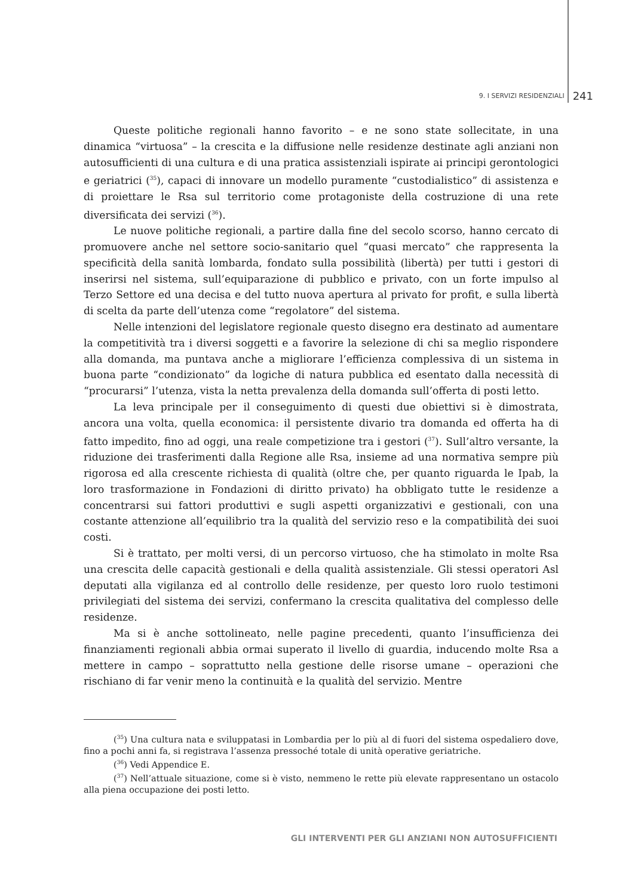9. I SERVIZI RESIDENZIALI 241
Queste politiche regionali hanno favorito – e ne sono state sollecitate, in una dinamica “virtuosa” – la crescita e la diffusione nelle residenze destinate agli anziani non autosufficienti di una cultura e di una pratica assistenziali ispirate ai principi gerontologici e geriatrici (<sup>35</sup>), capaci di innovare un modello puramente “custodialistico” di assistenza e di proiettare le Rsa sul territorio come protagoniste della costruzione di una rete diversificata dei servizi (<sup>36</sup>).
Le nuove politiche regionali, a partire dalla fine del secolo scorso, hanno cercato di promuovere anche nel settore socio-sanitario quel “quasi mercato” che rappresenta la specificità della sanità lombarda, fondato sulla possibilità (libertà) per tutti i gestori di inserirsi nel sistema, sull’equiparazione di pubblico e privato, con un forte impulso al Terzo Settore ed una decisa e del tutto nuova apertura al privato for profit, e sulla libertà di scelta da parte dell’utenza come “regolatore” del sistema.
Nelle intenzioni del legislatore regionale questo disegno era destinato ad aumentare la competitività tra i diversi soggetti e a favorire la selezione di chi sa meglio rispondere alla domanda, ma puntava anche a migliorare l’efficienza complessiva di un sistema in buona parte “condizionato” da logiche di natura pubblica ed esentato dalla necessità di “procurarsi” l’utenza, vista la netta prevalenza della domanda sull’offerta di posti letto.
La leva principale per il conseguimento di questi due obiettivi si è dimostrata, ancora una volta, quella economica: il persistente divario tra domanda ed offerta ha di fatto impedito, fino ad oggi, una reale competizione tra i gestori (<sup>37</sup>). Sull’altro versante, la riduzione dei trasferimenti dalla Regione alle Rsa, insieme ad una normativa sempre più rigorosa ed alla crescente richiesta di qualità (oltre che, per quanto riguarda le Ipab, la loro trasformazione in Fondazioni di diritto privato) ha obbligato tutte le residenze a concentrarsi sui fattori produttivi e sugli aspetti organizzativi e gestionali, con una costante attenzione all’equilibrio tra la qualità del servizio reso e la compatibilità dei suoi costi.
Si è trattato, per molti versi, di un percorso virtuoso, che ha stimolato in molte Rsa una crescita delle capacità gestionali e della qualità assistenziale. Gli stessi operatori Asl deputati alla vigilanza ed al controllo delle residenze, per questo loro ruolo testimoni privilegiati del sistema dei servizi, confermano la crescita qualitativa del complesso delle residenze.
Ma si è anche sottolineato, nelle pagine precedenti, quanto l’insufficienza dei finanziamenti regionali abbia ormai superato il livello di guardia, inducendo molte Rsa a mettere in campo – soprattutto nella gestione delle risorse umane – operazioni che rischiano di far venir meno la continuità e la qualità del servizio. Mentre
(<sup>35</sup>) Una cultura nata e sviluppatasi in Lombardia per lo più al di fuori del sistema ospedaliero dove, fino a pochi anni fa, si registrava l’assenza pressoché totale di unità operative geriatriche.
(<sup>36</sup>) Vedi Appendice E.
(<sup>37</sup>) Nell’attuale situazione, come si è visto, nemmeno le rette più elevate rappresentano un ostacolo alla piena occupazione dei posti letto.
GLI INTERVENTI PER GLI ANZIANI NON AUTOSUFFICIENTI